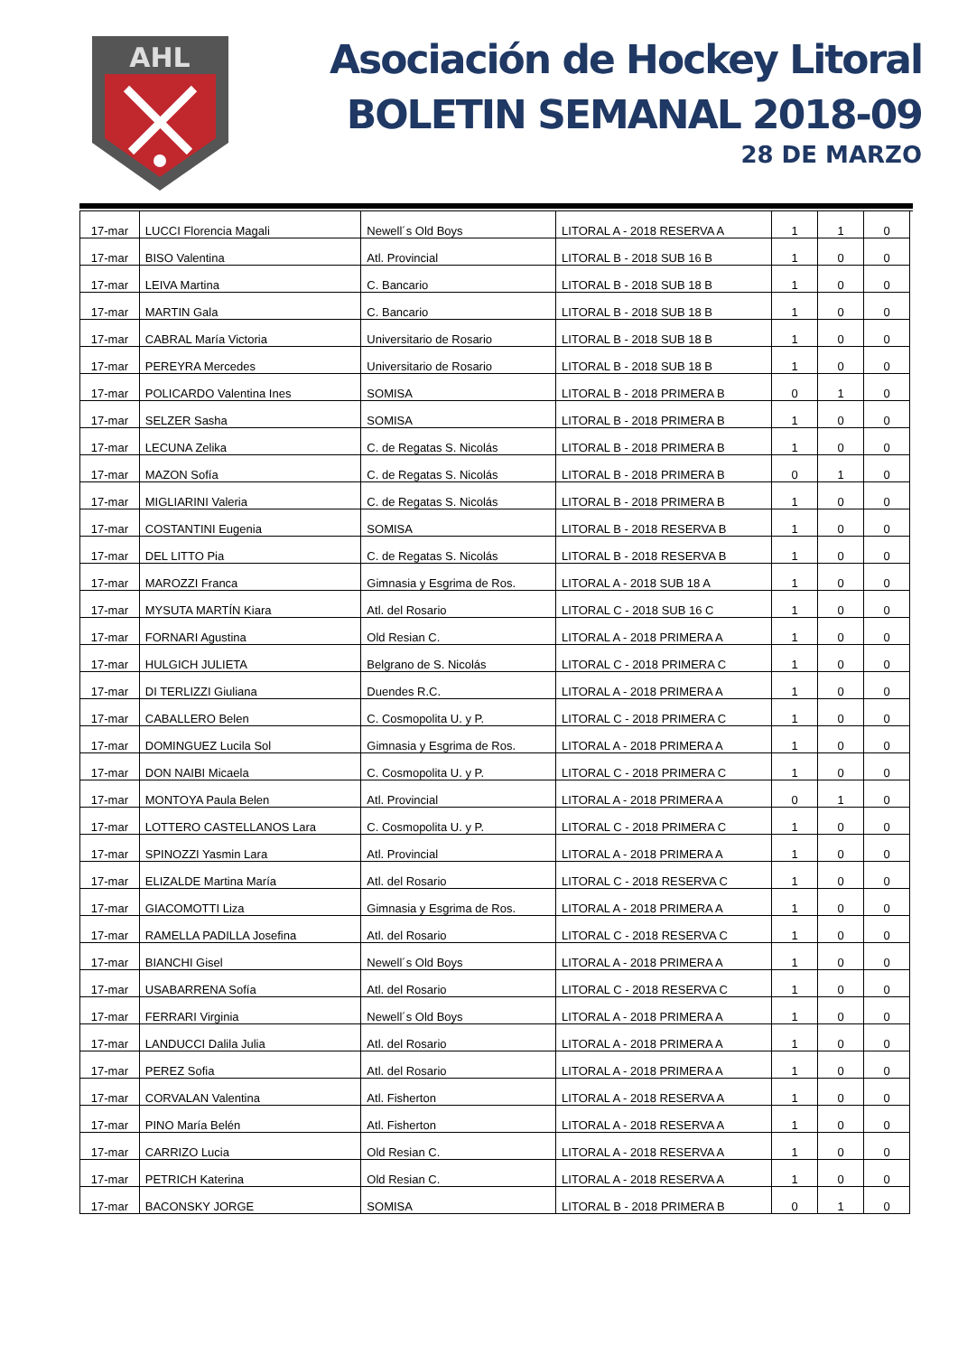AHL
Asociación de Hockey Litoral
BOLETIN SEMANAL 2018-09
28 DE MARZO
| 17-mar | LUCCI Florencia Magali | Newell´s Old Boys | LITORAL A - 2018 RESERVA A | 1 | 1 | 0 |
| 17-mar | BISO Valentina | Atl. Provincial | LITORAL B - 2018 SUB 16 B | 1 | 0 | 0 |
| 17-mar | LEIVA Martina | C. Bancario | LITORAL B - 2018 SUB 18 B | 1 | 0 | 0 |
| 17-mar | MARTIN Gala | C. Bancario | LITORAL B - 2018 SUB 18 B | 1 | 0 | 0 |
| 17-mar | CABRAL María Victoria | Universitario de Rosario | LITORAL B - 2018 SUB 18 B | 1 | 0 | 0 |
| 17-mar | PEREYRA Mercedes | Universitario de Rosario | LITORAL B - 2018 SUB 18 B | 1 | 0 | 0 |
| 17-mar | POLICARDO Valentina Ines | SOMISA | LITORAL B - 2018 PRIMERA B | 0 | 1 | 0 |
| 17-mar | SELZER Sasha | SOMISA | LITORAL B - 2018 PRIMERA B | 1 | 0 | 0 |
| 17-mar | LECUNA Zelika | C. de Regatas S. Nicolás | LITORAL B - 2018 PRIMERA B | 1 | 0 | 0 |
| 17-mar | MAZON Sofía | C. de Regatas S. Nicolás | LITORAL B - 2018 PRIMERA B | 0 | 1 | 0 |
| 17-mar | MIGLIARINI Valeria | C. de Regatas S. Nicolás | LITORAL B - 2018 PRIMERA B | 1 | 0 | 0 |
| 17-mar | COSTANTINI Eugenia | SOMISA | LITORAL B - 2018 RESERVA B | 1 | 0 | 0 |
| 17-mar | DEL LITTO Pia | C. de Regatas S. Nicolás | LITORAL B - 2018 RESERVA B | 1 | 0 | 0 |
| 17-mar | MAROZZI Franca | Gimnasia y Esgrima de Ros. | LITORAL A - 2018 SUB 18 A | 1 | 0 | 0 |
| 17-mar | MYSUTA MARTÍN Kiara | Atl. del Rosario | LITORAL C - 2018 SUB 16 C | 1 | 0 | 0 |
| 17-mar | FORNARI Agustina | Old Resian C. | LITORAL A - 2018 PRIMERA A | 1 | 0 | 0 |
| 17-mar | HULGICH JULIETA | Belgrano de S. Nicolás | LITORAL C - 2018 PRIMERA C | 1 | 0 | 0 |
| 17-mar | DI TERLIZZI Giuliana | Duendes R.C. | LITORAL A - 2018 PRIMERA A | 1 | 0 | 0 |
| 17-mar | CABALLERO Belen | C. Cosmopolita U. y P. | LITORAL C - 2018 PRIMERA C | 1 | 0 | 0 |
| 17-mar | DOMINGUEZ Lucila Sol | Gimnasia y Esgrima de Ros. | LITORAL A - 2018 PRIMERA A | 1 | 0 | 0 |
| 17-mar | DON NAIBI Micaela | C. Cosmopolita U. y P. | LITORAL C - 2018 PRIMERA C | 1 | 0 | 0 |
| 17-mar | MONTOYA Paula Belen | Atl. Provincial | LITORAL A - 2018 PRIMERA A | 0 | 1 | 0 |
| 17-mar | LOTTERO CASTELLANOS Lara | C. Cosmopolita U. y P. | LITORAL C - 2018 PRIMERA C | 1 | 0 | 0 |
| 17-mar | SPINOZZI Yasmin Lara | Atl. Provincial | LITORAL A - 2018 PRIMERA A | 1 | 0 | 0 |
| 17-mar | ELIZALDE Martina María | Atl. del Rosario | LITORAL C - 2018 RESERVA C | 1 | 0 | 0 |
| 17-mar | GIACOMOTTI Liza | Gimnasia y Esgrima de Ros. | LITORAL A - 2018 PRIMERA A | 1 | 0 | 0 |
| 17-mar | RAMELLA PADILLA Josefina | Atl. del Rosario | LITORAL C - 2018 RESERVA C | 1 | 0 | 0 |
| 17-mar | BIANCHI Gisel | Newell´s Old Boys | LITORAL A - 2018 PRIMERA A | 1 | 0 | 0 |
| 17-mar | USABARRENA Sofía | Atl. del Rosario | LITORAL C - 2018 RESERVA C | 1 | 0 | 0 |
| 17-mar | FERRARI Virginia | Newell´s Old Boys | LITORAL A - 2018 PRIMERA A | 1 | 0 | 0 |
| 17-mar | LANDUCCI Dalila Julia | Atl. del Rosario | LITORAL A - 2018 PRIMERA A | 1 | 0 | 0 |
| 17-mar | PEREZ Sofia | Atl. del Rosario | LITORAL A - 2018 PRIMERA A | 1 | 0 | 0 |
| 17-mar | CORVALAN Valentina | Atl. Fisherton | LITORAL A - 2018 RESERVA A | 1 | 0 | 0 |
| 17-mar | PINO María Belén | Atl. Fisherton | LITORAL A - 2018 RESERVA A | 1 | 0 | 0 |
| 17-mar | CARRIZO Lucia | Old Resian C. | LITORAL A - 2018 RESERVA A | 1 | 0 | 0 |
| 17-mar | PETRICH Katerina | Old Resian C. | LITORAL A - 2018 RESERVA A | 1 | 0 | 0 |
| 17-mar | BACONSKY JORGE | SOMISA | LITORAL B - 2018 PRIMERA B | 0 | 1 | 0 |